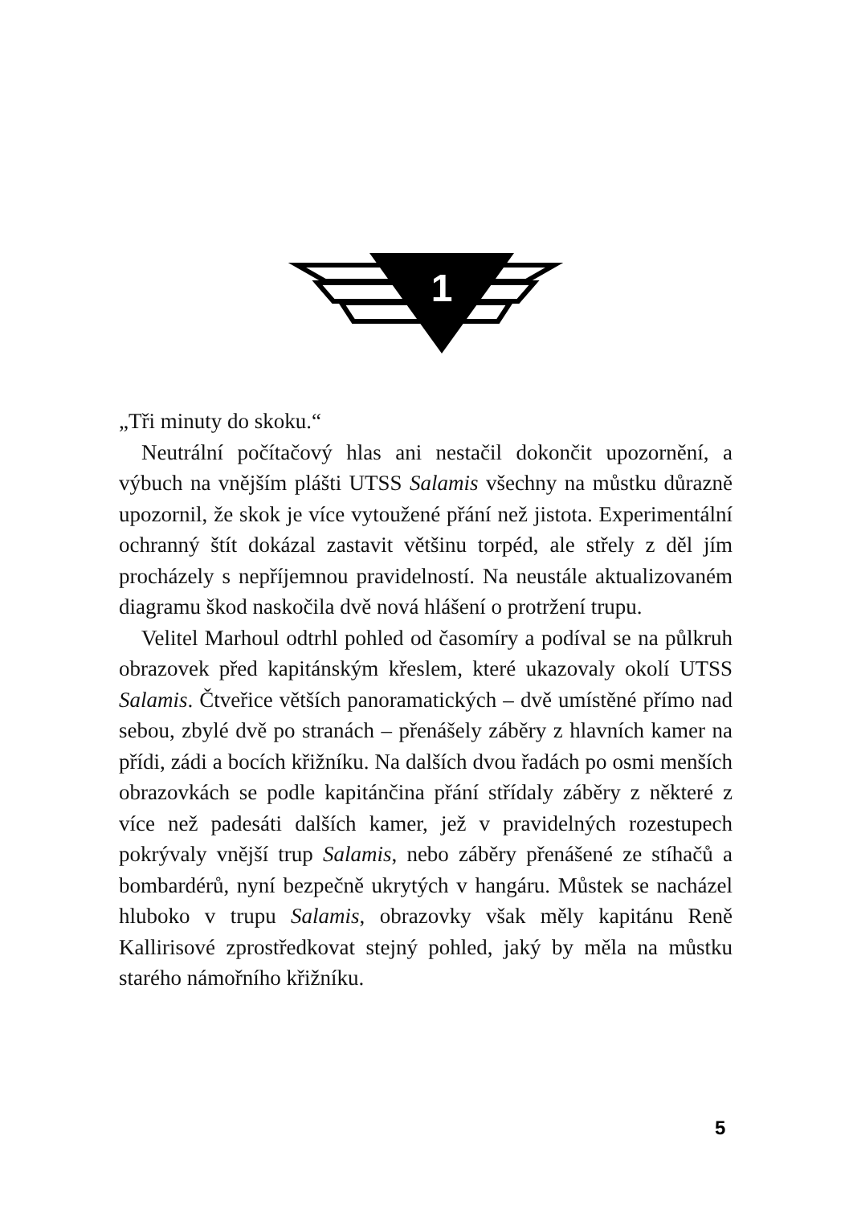1
„Tři minuty do skoku.“
Neutrální počítačový hlas ani nestačil dokončit upozornění, a výbuch na vnějším plášti UTSS Salamis všechny na můstku důrazně upozornil, že skok je více vytoužené přání než jistota. Experimentální ochranný štít dokázal zastavit většinu torpéd, ale střely z děl jím procházely s nepříjemnou pravidelností. Na neustále aktualizovaném diagramu škod naskočila dvě nová hlášení o protržení trupu.
Velitel Marhoul odtrhl pohled od časomíry a podíval se na půlkruh obrazovek před kapitánským křeslem, které ukazovaly okolí UTSS Salamis. Čtveřice větších panoramatických – dvě umístěné přímo nad sebou, zbylé dvě po stranách – přenášely záběry z hlavních kamer na přídi, zádi a bocích křižníku. Na dalších dvou řadách po osmi menších obrazovkách se podle kapitánčina přání střídaly záběry z některé z více než padesáti dalších kamer, jež v pravidelných rozestupech pokrývaly vnější trup Salamis, nebo záběry přenášené ze stíhačů a bombardérů, nyní bezpečně ukrytých v hangáru. Můstek se nacházel hluboko v trupu Salamis, obrazovky však měly kapitánu Reně Kallirisové zprostředkovat stejný pohled, jaký by měla na můstku starého námořního křižníku.
5